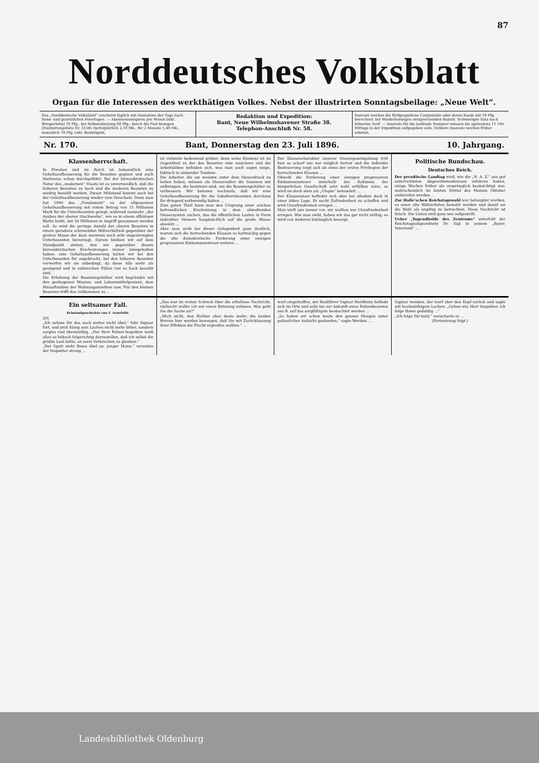87
Norddeutsches Volksblatt
Organ für die Interessen des werkthätigen Volkes. Nebst der illustrirten Sonntagsbeilage: „Neue Welt“.
Das „Norddeutsche Volksblatt“ erscheint täglich mit Ausnahme der Tage nach Sonn- und gesetzlichen Feiertagen. — Abonnementspreis pro Monat (inkl. Bringerlohn) 70 Pfg., bei Selbstabholung 60 Pfg.; durch die Post bezogen (Postzeitungsliste Nr. 5158) vierteljährlich 2,10 Mk., für 2 Monate 1,40 Mk., monatlich 70 Pfg. exkl. Bestellgeld.
Redaktion und Expedition:
Bant, Neue Wilhelmshavener Straße 38.
Telephon-Anschluß Nr. 58.
Inserate werden die fünfgespaltene Corpuszeile oder deren Raum mit 10 Pfg. berechnet; bei Wiederholungen entsprechenden Rabatt. Schwieriger Satz nach höherem Tarif. — Inserate für die laufende Nummer müssen bis spätestens 11 Uhr Mittags in der Expedition aufgegeben sein. Größere Inserate werden früher erbeten.
Nr. 170. Bant, Donnerstag den 23. Juli 1896. 10. Jahrgang.
Klassenherrschaft.
In Preußen und im Reich ist bekanntlich eine Gehaltsaufbesserung für die Beamten geplant und auch theilweise schon durchgeführt. Bei der büreaukratischen Natur des „modernen“ Staats ist es unvermeidlich, daß die höheren Beamten zu hoch und die niederen Beamten zu niedrig bezahlt werden. Dieser Mißstand kommt auch bei der Gehaltsaufbesserung wieder zum Vorschein. Denn man hat 1890 das „Fundament“ zu der allgemeinen Gehaltsaufbesserung mit einem Betrag von 15 Millionen Mark für die Unterbeamten gelegt, während nunmehr „der Ausbau der oberen Stockwerke“, wie es in einem offiziösen Blatte heißt, mit 20 Millionen in Angriff genommen werden soll. So wird die geringe Anzahl der oberen Beamten in einem geradezu schreienden Mißverhältniß gegenüber der großen Masse der dazu meistens noch sehr angestrengten Unterbeamten bevorzugt. Darum bleiben wir auf dem Standpunkt stehen, den wir gegenüber diesen büreaukratischen Erscheinungen immer innegehalten haben; eine Gehaltsaufbesserung halten wir bei den Unterbeamten für angebracht, bei den höheren Beamten verwerfen wir sie unbedingt, da diese Alle mehr als genügend und in zahlreichen Fällen viel zu hoch bezahlt sind.
Die Erhöhung der Beamtengehälter wird begründet mit den gestiegenen Waaren- und Lebensmittelpreisen, dem Hinauftreiben der Wohnungsmiethen usw. Für den kleinen Beamten trifft das vollkommen zu ...
ist vielmehr bedeutend größer, denn seine Existenz ist im Gegentheil zu der des Beamten eine unsichere und die Arbeitslöhne befinden sich, was man auch sagen möge, faktisch in sinkender Tendenz.
Die Arbeiter, die am meisten unter dem Steuerdruck zu leiden haben, müssen als Steuerzahler die Summen mit aufbringen, die bestimmt sind, um die Beamtengehälter zu verbessern. Wir betonen nochmals, daß wir eine Gehaltsaufbesserung für die Subalternbeamten durchaus für dringend nothwendig halten ...
Zum guten Theil kann man den Ursprung einer solchen befremdlichen Erscheinung in dem obwaltenden Steuersystem suchen, das die öffentlichen Lasten in Form indirekter Steuern hauptsächlich auf die große Masse abwälzt ...
Aber man sieht bei dieser Gelegenheit ganz deutlich, warum sich die herrschenden Klassen so hartnäckig gegen die alte demokratische Forderung einer einzigen progressiven Einkommensteuer wehren ...
Der Klassencharakter unserer Steuergesetzgebung tritt hier so scharf wie nur möglich hervor und die indirekte Besteuerung zeigt sich als eines der ersten Privilegien der herrschenden Klassen ...
Obwohl die Forderung einer einzigen progressiven Einkommensteuer innerhalb des Rahmens der bürgerlichen Gesellschaft sehr wohl erfüllbar wäre, so wird sie doch stets als „Utopie“ behandelt ...
Der Klassenstaat befindet sich aber bei alledem doch in einer üblen Lage. Er sucht Zufriedenheit zu schaffen und wird Unzufriedenheit erregen ...
Man wirft uns immer vor, wir wollten nur Unzufriedenheit erregen. Wie man sieht, haben wir das gar nicht nöthig; es wird von Anderen hinlänglich besorgt.
Politische Rundschau.
Deutsches Reich.
Der preußische Landtag wird, wie die „N. A. Z.“ aus gut unterrichteten Abgeordnetenkreisen erfahren haben, einige Wochen früher als ursprünglich beabsichtigt war, wahrscheinlich im letzten Drittel des Monats Oktober einberufen werden ...
Zur Halle'schen Reichstagswahl war behauptet worden, es seien alte Wählerlisten benutzt worden und damit sei die Wahl als ungiltig zu betrachten. Diese Nachricht ist falsch. Die Listen sind ganz neu aufgestellt.
Ueber „Tugendbolde des Zentrums“ unterhält der Reichstagsabgeordnete Dr. Sigl in seinem „Bayer. Vaterland“ ...
Ein seltsamer Fall.
Kriminalgeschichte von F. Arnefeldt.
29)
„Ich nehme Dir das auch weiter nicht übel,“ fuhr Sigmar fort, und jetzt klang sein Lachen nicht mehr bitter, sondern sorglos und übermüthig. „Der Herr Polizei-Inspektor weiß alles so hübsch folgerichtig darzustellen, daß ich selbst die größte Lust hätte, an mein Verbrechen zu glauben.“
„Der Spott steht Ihnen übel an, junger Mann,“ versetzte der Inspektor streng ...
„Das war im ersten Schreck über die erhaltene Nachricht, vielleicht wollte ich mir einen Extrazug nehmen. Was geht Sie die Sache an?“
„Mich nicht, den Richter aber desto mehr; die beiden Herren hier werden bezeugen, daß Sie mit Zurücklassung ihrer Effekten die Flucht ergreifen wollten.“ ...
wort eingetroffen, der Bauführer Sigmar Hardheim befinde sich im Orte und solle bis zur Ankunft eines Polizeibeamten aus B. auf das sorgfältigste beobachtet werden ...
„So haben wir schon heute den ganzen Morgen unter polizeilicher Aufsicht gestanden,“ sagte Werden. ...
Sigmar wenden, der warf aber den Kopf zurück und sagte mit hochmüthigem Lachen: „Gehen wir, Herr Inspektor, ich folge Ihnen geduldig ...“
„Ich folge Dir bald,“ versicherte er. ...
(Fortsetzung folgt.)
Landesbibliothek Oldenburg